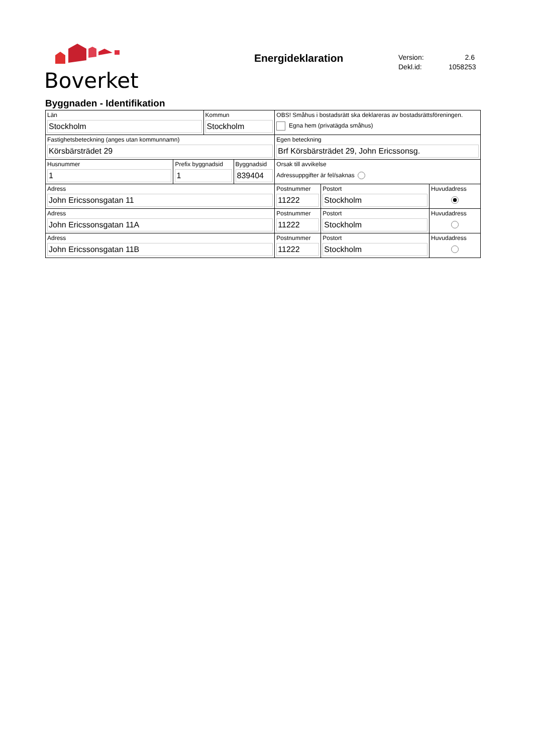Boverket
Energideklaration
Version: 2.6
Dekl.id: 1058253
Byggnaden - Identifikation
| Län Stockholm | | Kommun Stockholm | | OBS! Småhus i bostadsrätt ska deklareras av bostadsrättsföreningen. Egna hem (privatägda småhus) | | |
| Fastighetsbeteckning (anges utan kommunnamn) Körsbärsträdet 29 | | | | Egen beteckning Brf Körsbärsträdet 29, John Ericssonsg. | | |
| Husnummer 1 | Prefix byggnadsid 1 | | Byggnadsid 839404 | Orsak till avvikelse Adressuppgifter är fel/saknas | | |
| Adress John Ericssonsgatan 11 | | | | Postnummer 11222 | Postort Stockholm | Huvudadress |
| Adress John Ericssonsgatan 11A | | | | Postnummer 11222 | Postort Stockholm | Huvudadress |
| Adress John Ericssonsgatan 11B | | | | Postnummer 11222 | Postort Stockholm | Huvudadress |